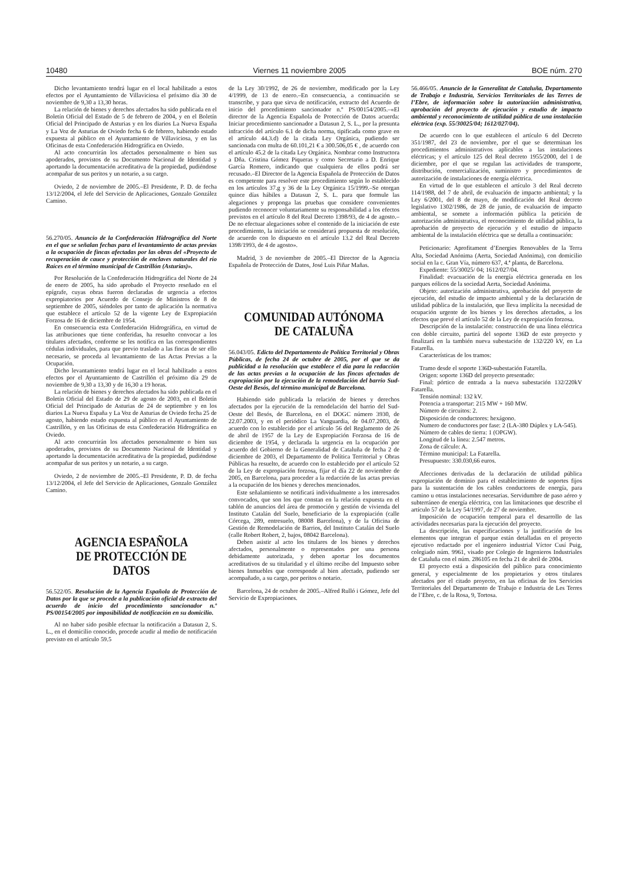10480 Viernes 11 noviembre 2005 BOE núm. 270
Dicho levantamiento tendrá lugar en el local habilitado a estos efectos por el Ayuntamiento de Villaviciosa el próximo día 30 de noviembre de 9,30 a 13,30 horas.
La relación de bienes y derechos afectados ha sido publicada en el Boletín Oficial del Estado de 5 de febrero de 2004, y en el Boletín Oficial del Principado de Asturias y en los diarios La Nueva España y La Voz de Asturias de Oviedo fecha 6 de febrero, habiendo estado expuesta al público en el Ayuntamiento de Villaviciosa, y en las Oficinas de esta Confederación Hidrográfica en Oviedo.
Al acto concurrirán los afectados personalmente o bien sus apoderados, provistos de su Documento Nacional de Identidad y aportando la documentación acreditativa de la propiedad, pudiéndose acompañar de sus peritos y un notario, a su cargo.
Oviedo, 2 de noviembre de 2005.–El Presidente, P. D. de fecha 13/12/2004, el Jefe del Servicio de Aplicaciones, Gonzalo González Camino.
56.270/05. Anuncio de la Confederación Hidrográfica del Norte en el que se señalan fechas para el levantamiento de actas previas a la ocupación de fincas afectadas por las obras del «Proyecto de recuperación de cauce y protección de enclaves naturales del río Raíces en el término municipal de Castrillón (Asturias)».
Por Resolución de la Confederación Hidrográfica del Norte de 24 de enero de 2005, ha sido aprobado el Proyecto reseñado en el epígrafe, cuyas obras fueron declaradas de urgencia a efectos expropiatorios por Acuerdo de Consejo de Ministros de 8 de septiembre de 2005, siéndoles por tanto de aplicación la normativa que establece el artículo 52 de la vigente Ley de Expropiación Forzosa de 16 de diciembre de 1954.
En consecuencia esta Confederación Hidrográfica, en virtud de las atribuciones que tiene conferidas, ha resuelto convocar a los titulares afectados, conforme se les notifica en las correspondientes cédulas individuales, para que previo traslado a las fincas de ser ello necesario, se proceda al levantamiento de las Actas Previas a la Ocupación.
Dicho levantamiento tendrá lugar en el local habilitado a estos efectos por el Ayuntamiento de Castrillón el próximo día 29 de noviembre de 9,30 a 13,30 y de 16,30 a 19 horas.
La relación de bienes y derechos afectados ha sido publicada en el Boletín Oficial del Estado de 29 de agosto de 2003, en el Boletín Oficial del Principado de Asturias de 24 de septiembre y en los diarios La Nueva España y La Voz de Asturias de Oviedo fecha 25 de agosto, habiendo estado expuesta al público en el Ayuntamiento de Castrillón, y en las Oficinas de esta Confederación Hidrográfica en Oviedo.
Al acto concurrirán los afectados personalmente o bien sus apoderados, provistos de su Documento Nacional de Identidad y aportando la documentación acreditativa de la propiedad, pudiéndose acompañar de sus peritos y un notario, a su cargo.
Oviedo, 2 de noviembre de 2005.–El Presidente, P. D. de fecha 13/12/2004, el Jefe del Servicio de Aplicaciones, Gonzalo González Camino.
AGENCIA ESPAÑOLA
DE PROTECCIÓN DE DATOS
56.522/05. Resolución de la Agencia Española de Protección de Datos por la que se procede a la publicación oficial de extracto del acuerdo de inicio del procedimiento sancionador n.º PS/00154/2005 por imposibilidad de notificación en su domicilio.
Al no haber sido posible efectuar la notificación a Datasun 2, S. L., en el domicilio conocido, procede acudir al medio de notificación previsto en el artículo 59.5
de la Ley 30/1992, de 26 de noviembre, modificado por la Ley 4/1999, de 13 de enero.–En consecuencia, a continuación se transcribe, y para que sirva de notificación, extracto del Acuerdo de inicio del procedimiento sancionador n.º PS/00154/2005.–«El director de la Agencia Española de Protección de Datos acuerda: Iniciar procedimiento sancionador a Datasun 2, S. L., por la presunta infracción del artículo 6.1 de dicha norma, tipificada como grave en el artículo 44.3.d) de la citada Ley Orgánica, pudiendo ser sancionada con multa de 60.101,21 € a 300.506,05 € , de acuerdo con el artículo 45.2 de la citada Ley Orgánica. Nombrar como Instructora a Dña. Cristina Gómez Piqueras y como Secretario a D. Enrique García Romero, indicando que cualquiera de ellos podrá ser recusado.–El Director de la Agencia Española de Protección de Datos es competente para resolver este procedimiento según lo establecido en los artículos 37.g y 36 de la Ley Orgánica 15/1999.–Se otorgan quince días hábiles a Datasun 2, S. L. para que formule las alegaciones y proponga las pruebas que considere convenientes pudiendo reconocer voluntariamente su responsabilidad a los efectos previstos en el artículo 8 del Real Decreto 1398/93, de 4 de agosto.–De no efectuar alegaciones sobre el contenido de la iniciación de este procedimiento, la iniciación se considerará propuesta de resolución, de acuerdo con lo dispuesto en el artículo 13.2 del Real Decreto 1398/1993, de 4 de agosto».
Madrid, 3 de noviembre de 2005.–El Director de la Agencia Española de Protección de Datos, José Luis Piñar Mañas.
COMUNIDAD AUTÓNOMA
DE CATALUÑA
56.043/05. Edicto del Departamento de Política Territorial y Obras Públicas, de fecha 24 de octubre de 2005, por el que se da publicidad a la resolución que establece el día para la redacción de las actas previas a la ocupación de las fincas afectadas de expropiación por la ejecución de la remodelación del barrio Sud-Oeste del Besós, del término municipal de Barcelona.
Habiendo sido publicada la relación de bienes y derechos afectados por la ejecución de la remodelación del barrio del Sud-Oeste del Besós, de Barcelona, en el DOGC número 3930, de 22.07.2003, y en el periódico La Vanguardia, de 04.07.2003, de acuerdo con lo establecido por el artículo 56 del Reglamento de 26 de abril de 1957 de la Ley de Expropiación Forzosa de 16 de diciembre de 1954, y declarada la urgencia en la ocupación por acuerdo del Gobierno de la Generalidad de Cataluña de fecha 2 de diciembre de 2003, el Departamento de Política Territorial y Obras Públicas ha resuelto, de acuerdo con lo establecido por el artículo 52 de la Ley de expropiación forzosa, fijar el día 22 de noviembre de 2005, en Barcelona, para proceder a la redacción de las actas previas a la ocupación de los bienes y derechos mencionados.
Este señalamiento se notificará individualmente a los interesados convocados, que son los que constan en la relación expuesta en el tablón de anuncios del área de promoción y gestión de vivienda del Instituto Catalán del Suelo, beneficiario de la expropiación (calle Córcega, 289, entresuelo, 08008 Barcelona), y de la Oficina de Gestión de Remodelación de Barrios, del Instituto Catalán del Suelo (calle Robert Robert, 2, bajos, 08042 Barcelona).
Deben asistir al acto los titulares de los bienes y derechos afectados, personalmente o representados por una persona debidamente autorizada, y deben aportar los documentos acreditativos de su titularidad y el último recibo del Impuesto sobre bienes Inmuebles que corresponde al bien afectado, pudiendo ser acompañado, a su cargo, por peritos o notario.
Barcelona, 24 de octubre de 2005.–Alfred Rulló i Gómez, Jefe del Servicio de Expropiaciones.
56.466/05. Anuncio de la Generalitat de Cataluña, Departamento de Trabajo e Industria, Servicios Territoriales de las Terres de l’Ebre, de información sobre la autorización administrativa, aprobación del proyecto de ejecución y estudio de impacto ambiental y reconocimiento de utilidad pública de una instalación eléctrica (exp. 55/30025/04; 1612/027/04).
De acuerdo con lo que establecen el artículo 6 del Decreto 351/1987, del 23 de noviembre, por el que se determinan los procedimientos administrativos aplicables a las instalaciones eléctricas; y el artículo 125 del Real decreto 1955/2000, del 1 de diciembre, por el que se regulan las actividades de transporte, distribución, comercialización, suministro y procedimientos de autorización de instalaciones de energía eléctrica.
En virtud de lo que establecen el artículo 3 del Real decreto 114/1988, del 7 de abril, de evaluación de impacto ambiental; y la Ley 6/2001, del 8 de mayo, de modificación del Real decreto legislativo 1302/1986, de 28 de junio, de evaluación de impacto ambiental, se somete a información pública la petición de autorización administrativa, el reconocimiento de utilidad pública, la aprobación de proyecto de ejecución y el estudio de impacto ambiental de la instalación eléctrica que se detalla a continuación:
Peticionario: Aprofitament d’Energies Renovables de la Terra Alta, Sociedad Anónima (Aerta, Sociedad Anónima), con domicilio social en la c. Gran Vía, número 637, 4.ª planta, de Barcelona.
Expediente: 55/30025/ 04; 1612/027/04.
Finalidad: evacuación de la energía eléctrica generada en los parques eólicos de la sociedad Aerta, Sociedad Anónima.
Objeto: autorización administrativa, aprobación del proyecto de ejecución, del estudio de impacto ambiental y de la declaración de utilidad pública de la instalación, que lleva implícita la necesidad de ocupación urgente de los bienes y los derechos afectados, a los efectos que prevé el artículo 52 de la Ley de expropiación forzosa.
Descripción de la instalación: construcción de una línea eléctrica con doble circuito, partirá del soporte 136D de este proyecto y finalizará en la también nueva subestación de 132/220 kV, en La Fatarella.
Características de los tramos:
Tramo desde el soporte 136D-subestación Fatarella.
Origen: soporte 136D del proyecto presentado:
Final: pórtico de entrada a la nueva subestación 132/220kV Fatarella.
Tensión nominal: 132 kV.
Potencia a transportar: 215 MW + 160 MW.
Número de circuitos: 2.
Disposición de conductores: hexágono.
Numero de conductores por fase: 2 (LA-380 Dúplex y LA-545).
Número de cables de tierra: 1 (OPGW).
Longitud de la línea: 2.547 metros.
Zona de cálculo: A.
Término municipal: La Fatarella.
Presupuesto: 330.030,66 euros.
Afecciones derivadas de la declaración de utilidad pública expropiación de dominio para el establecimiento de soportes fijos para la sustentación de los cables conductores de energía, para camino u otras instalaciones necesarias. Servidumbre de paso aéreo y subterráneo de energía eléctrica, con las limitaciones que describe el artículo 57 de la Ley 54/1997, de 27 de noviembre.
Imposición de ocupación temporal para el desarrollo de las actividades necesarias para la ejecución del proyecto.
La descripción, las especificaciones y la justificación de los elementos que integran el parque están detalladas en el proyecto ejecutivo redactado por el ingeniero industrial Víctor Cusí Puig, colegiado núm. 9961, visado por Colegio de Ingenieros Industriales de Cataluña con el núm. 286105 en fecha 21 de abril de 2004.
El proyecto está a disposición del público para conocimiento general, y especialmente de los propietarios y otros titulares afectados por el citado proyecto, en las oficinas de los Servicios Territoriales del Departamento de Trabajo e Industria de Les Terres de l’Ebre, c. de la Rosa, 9, Tortosa.